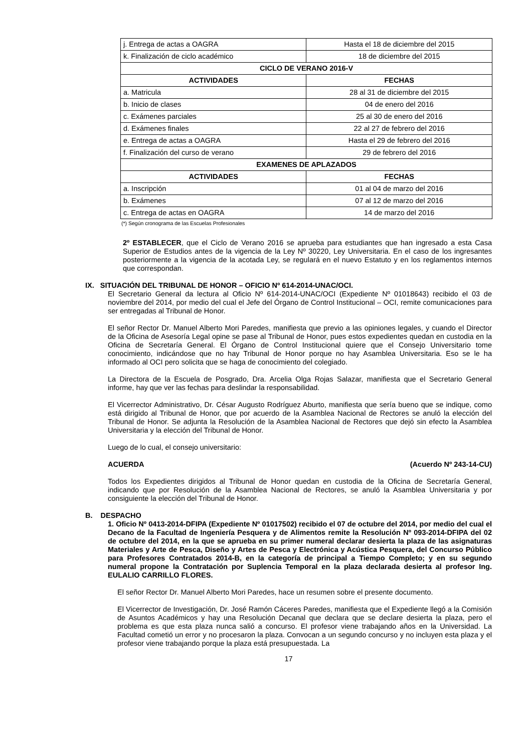| j. Entrega de actas a OAGRA | Hasta el 18 de diciembre del 2015 |
| k. Finalización de ciclo académico | 18 de diciembre del 2015 |
| CICLO DE VERANO 2016-V | |
| ACTIVIDADES | FECHAS |
| a. Matricula | 28 al 31 de diciembre del 2015 |
| b. Inicio de clases | 04 de enero del 2016 |
| c. Exámenes parciales | 25 al 30 de enero del 2016 |
| d. Exámenes finales | 22 al 27 de febrero del 2016 |
| e. Entrega de actas a OAGRA | Hasta el 29 de febrero del 2016 |
| f. Finalización del curso de verano | 29 de febrero del 2016 |
| EXAMENES DE APLAZADOS | |
| ACTIVIDADES | FECHAS |
| a. Inscripción | 01 al 04 de marzo del 2016 |
| b. Exámenes | 07 al 12 de marzo del 2016 |
| c. Entrega de actas en OAGRA | 14 de marzo del 2016 |
(*) Según cronograma de las Escuelas Profesionales
2º ESTABLECER, que el Ciclo de Verano 2016 se aprueba para estudiantes que han ingresado a esta Casa Superior de Estudios antes de la vigencia de la Ley Nº 30220, Ley Universitaria. En el caso de los ingresantes posteriormente a la vigencia de la acotada Ley, se regulará en el nuevo Estatuto y en los reglamentos internos que correspondan.
IX. SITUACIÓN DEL TRIBUNAL DE HONOR – OFICIO Nº 614-2014-UNAC/OCI.
El Secretario General da lectura al Oficio Nº 614-2014-UNAC/OCI (Expediente Nº 01018643) recibido el 03 de noviembre del 2014, por medio del cual el Jefe del Órgano de Control Institucional – OCI, remite comunicaciones para ser entregadas al Tribunal de Honor.
El señor Rector Dr. Manuel Alberto Mori Paredes, manifiesta que previo a las opiniones legales, y cuando el Director de la Oficina de Asesoría Legal opine se pase al Tribunal de Honor, pues estos expedientes quedan en custodia en la Oficina de Secretaría General. El Órgano de Control Institucional quiere que el Consejo Universitario tome conocimiento, indicándose que no hay Tribunal de Honor porque no hay Asamblea Universitaria. Eso se le ha informado al OCI pero solicita que se haga de conocimiento del colegiado.
La Directora de la Escuela de Posgrado, Dra. Arcelia Olga Rojas Salazar, manifiesta que el Secretario General informe, hay que ver las fechas para deslindar la responsabilidad.
El Vicerrector Administrativo, Dr. César Augusto Rodríguez Aburto, manifiesta que sería bueno que se indique, como está dirigido al Tribunal de Honor, que por acuerdo de la Asamblea Nacional de Rectores se anuló la elección del Tribunal de Honor. Se adjunta la Resolución de la Asamblea Nacional de Rectores que dejó sin efecto la Asamblea Universitaria y la elección del Tribunal de Honor.
Luego de lo cual, el consejo universitario:
ACUERDA (Acuerdo Nº 243-14-CU)
Todos los Expedientes dirigidos al Tribunal de Honor quedan en custodia de la Oficina de Secretaría General, indicando que por Resolución de la Asamblea Nacional de Rectores, se anuló la Asamblea Universitaria y por consiguiente la elección del Tribunal de Honor.
B. DESPACHO
1. Oficio Nº 0413-2014-DFIPA (Expediente Nº 01017502) recibido el 07 de octubre del 2014, por medio del cual el Decano de la Facultad de Ingeniería Pesquera y de Alimentos remite la Resolución Nº 093-2014-DFIPA del 02 de octubre del 2014, en la que se aprueba en su primer numeral declarar desierta la plaza de las asignaturas Materiales y Arte de Pesca, Diseño y Artes de Pesca y Electrónica y Acústica Pesquera, del Concurso Público para Profesores Contratados 2014-B, en la categoría de principal a Tiempo Completo; y en su segundo numeral propone la Contratación por Suplencia Temporal en la plaza declarada desierta al profesor Ing. EULALIO CARRILLO FLORES.
El señor Rector Dr. Manuel Alberto Mori Paredes, hace un resumen sobre el presente documento.
El Vicerrector de Investigación, Dr. José Ramón Cáceres Paredes, manifiesta que el Expediente llegó a la Comisión de Asuntos Académicos y hay una Resolución Decanal que declara que se declare desierta la plaza, pero el problema es que esta plaza nunca salió a concurso. El profesor viene trabajando años en la Universidad. La Facultad cometió un error y no procesaron la plaza. Convocan a un segundo concurso y no incluyen esta plaza y el profesor viene trabajando porque la plaza está presupuestada. La
17